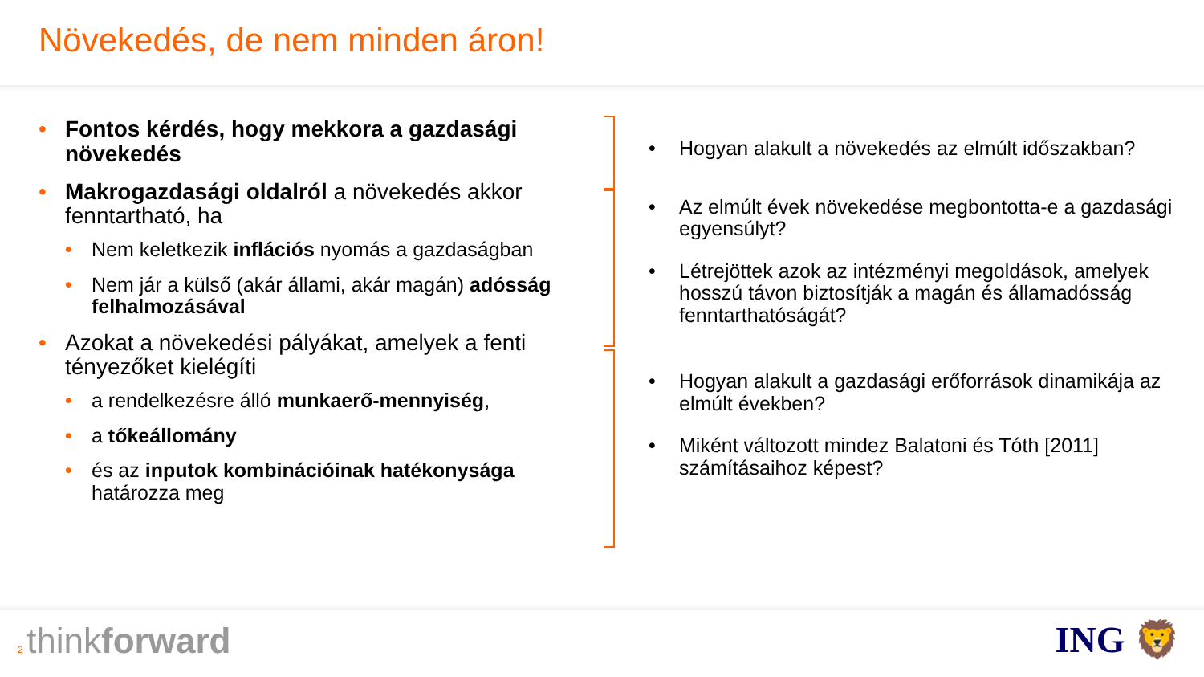Növekedés, de nem minden áron!
Fontos kérdés, hogy mekkora a gazdasági növekedés
Makrogazdasági oldalról a növekedés akkor fenntartható, ha
Nem keletkezik inflációs nyomás a gazdaságban
Nem jár a külső (akár állami, akár magán) adósság felhalmozásával
Azokat a növekedési pályákat, amelyek a fenti tényezőket kielégíti
a rendelkezésre álló munkaerő-mennyiség,
a tőkeállomány
és az inputok kombinációinak hatékonysága határozza meg
Hogyan alakult a növekedés az elmúlt időszakban?
Az elmúlt évek növekedése megbontotta-e a gazdasági egyensúlyt?
Létrejöttek azok az intézményi megoldások, amelyek hosszú távon biztosítják a magán és államadósság fenntarthatóságát?
Hogyan alakult a gazdasági erőforrások dinamikája az elmúlt években?
Miként változott mindez Balatoni és Tóth [2011] számításaihoz képest?
2 thinkforward
ING 🦁